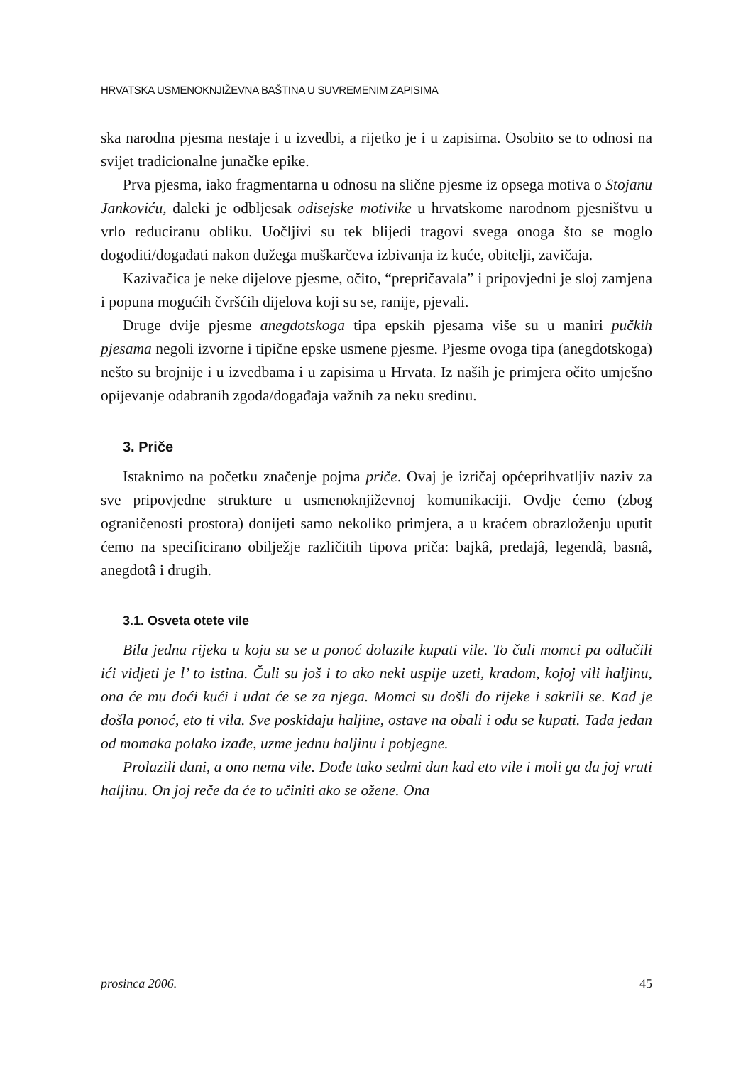HRVATSKA USMENOKNJIŽEVNA BAŠTINA U SUVREMENIM ZAPISIMA
ska narodna pjesma nestaje i u izvedbi, a rijetko je i u zapisima. Osobito se to odnosi na svijet tradicionalne junačke epike.
Prva pjesma, iako fragmentarna u odnosu na slične pjesme iz opsega motiva o Stojanu Jankoviću, daleki je odbljesak odisejske motivike u hrvatskome narodnom pjesništvu u vrlo reduciranu obliku. Uočljivi su tek blijedi tragovi svega onoga što se moglo dogoditi/događati nakon dužega muškarčeva izbivanja iz kuće, obitelji, zavičaja.
Kazivačica je neke dijelove pjesme, očito, “prepričavala” i pripovjedni je sloj zamjena i popuna mogućih čvršćih dijelova koji su se, ranije, pjevali.
Druge dvije pjesme anegdotskoga tipa epskih pjesama više su u maniri pučkih pjesama negoli izvorne i tipične epske usmene pjesme. Pjesme ovoga tipa (anegdotskoga) nešto su brojnije i u izvedbama i u zapisima u Hrvata. Iz naših je primjera očito umješno opijevanje odabranih zgoda/događaja važnih za neku sredinu.
3. Priče
Istaknimo na početku značenje pojma priče. Ovaj je izričaj općeprihvatljiv naziv za sve pripovjedne strukture u usmenoknjiževnoj komunikaciji. Ovdje ćemo (zbog ograničenosti prostora) donijeti samo nekoliko primjera, a u kraćem obrazloženju uputit ćemo na specificirano obilježje različitih tipova priča: bajkâ, predajâ, legendâ, basnâ, anegdotâ i drugih.
3.1. Osveta otete vile
Bila jedna rijeka u koju su se u ponoć dolazile kupati vile. To čuli momci pa odlučili ići vidjeti je l’ to istina. Čuli su još i to ako neki uspije uzeti, kradom, kojoj vili haljinu, ona će mu doći kući i udat će se za njega. Momci su došli do rijeke i sakrili se. Kad je došla ponoć, eto ti vila. Sve poskidaju haljine, ostave na obali i odu se kupati. Tada jedan od momaka polako izađe, uzme jednu haljinu i pobjegne.
Prolazili dani, a ono nema vile. Dođe tako sedmi dan kad eto vile i moli ga da joj vrati haljinu. On joj reče da će to učiniti ako se ožene. Ona
prosinca 2006. 45